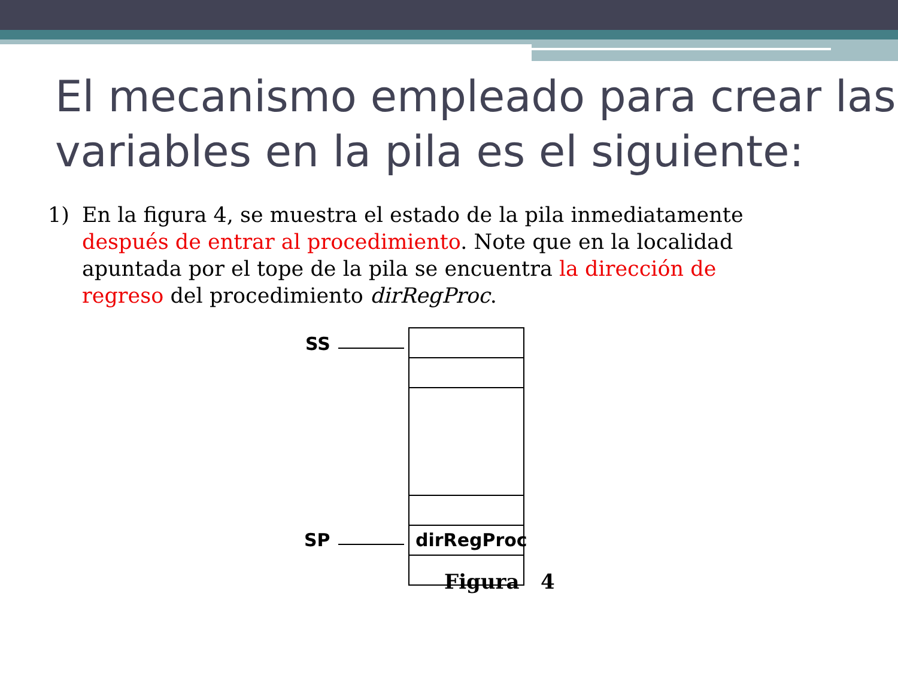El mecanismo empleado para crear las variables en la pila es el siguiente:
1) En la figura 4, se muestra el estado de la pila inmediatamente después de entrar al procedimiento. Note que en la localidad apuntada por el tope de la pila se encuentra la dirección de regreso del procedimiento dirRegProc.
SS
SP
dirRegProc
Figura 4